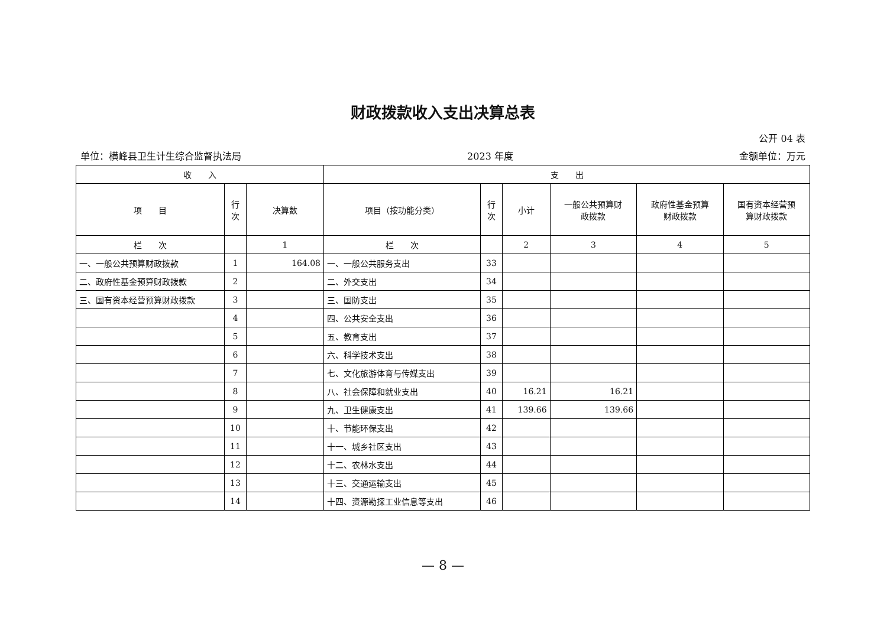财政拨款收入支出决算总表
公开 04 表
单位：横峰县卫生计生综合监督执法局 2023 年度 金额单位：万元
| 收 入 | | | 支 出 | | | | | |
| --- | --- | --- | --- | --- | --- | --- | --- | --- |
| 项 目 | 行 次 | 决算数 | 项目（按功能分类） | 行 次 | 小计 | 一般公共预算财 政拨款 | 政府性基金预算 财政拨款 | 国有资本经营预 算财政拨款 |
| 栏 次 | | 1 | 栏 次 | | 2 | 3 | 4 | 5 |
| 一、一般公共预算财政拨款 | 1 | 164.08 | 一、一般公共服务支出 | 33 | | | | |
| 二、政府性基金预算财政拨款 | 2 | | 二、外交支出 | 34 | | | | |
| 三、国有资本经营预算财政拨款 | 3 | | 三、国防支出 | 35 | | | | |
| | 4 | | 四、公共安全支出 | 36 | | | | |
| | 5 | | 五、教育支出 | 37 | | | | |
| | 6 | | 六、科学技术支出 | 38 | | | | |
| | 7 | | 七、文化旅游体育与传媒支出 | 39 | | | | |
| | 8 | | 八、社会保障和就业支出 | 40 | 16.21 | 16.21 | | |
| | 9 | | 九、卫生健康支出 | 41 | 139.66 | 139.66 | | |
| | 10 | | 十、节能环保支出 | 42 | | | | |
| | 11 | | 十一、城乡社区支出 | 43 | | | | |
| | 12 | | 十二、农林水支出 | 44 | | | | |
| | 13 | | 十三、交通运输支出 | 45 | | | | |
| | 14 | | 十四、资源勘探工业信息等支出 | 46 | | | | |
— 8 —